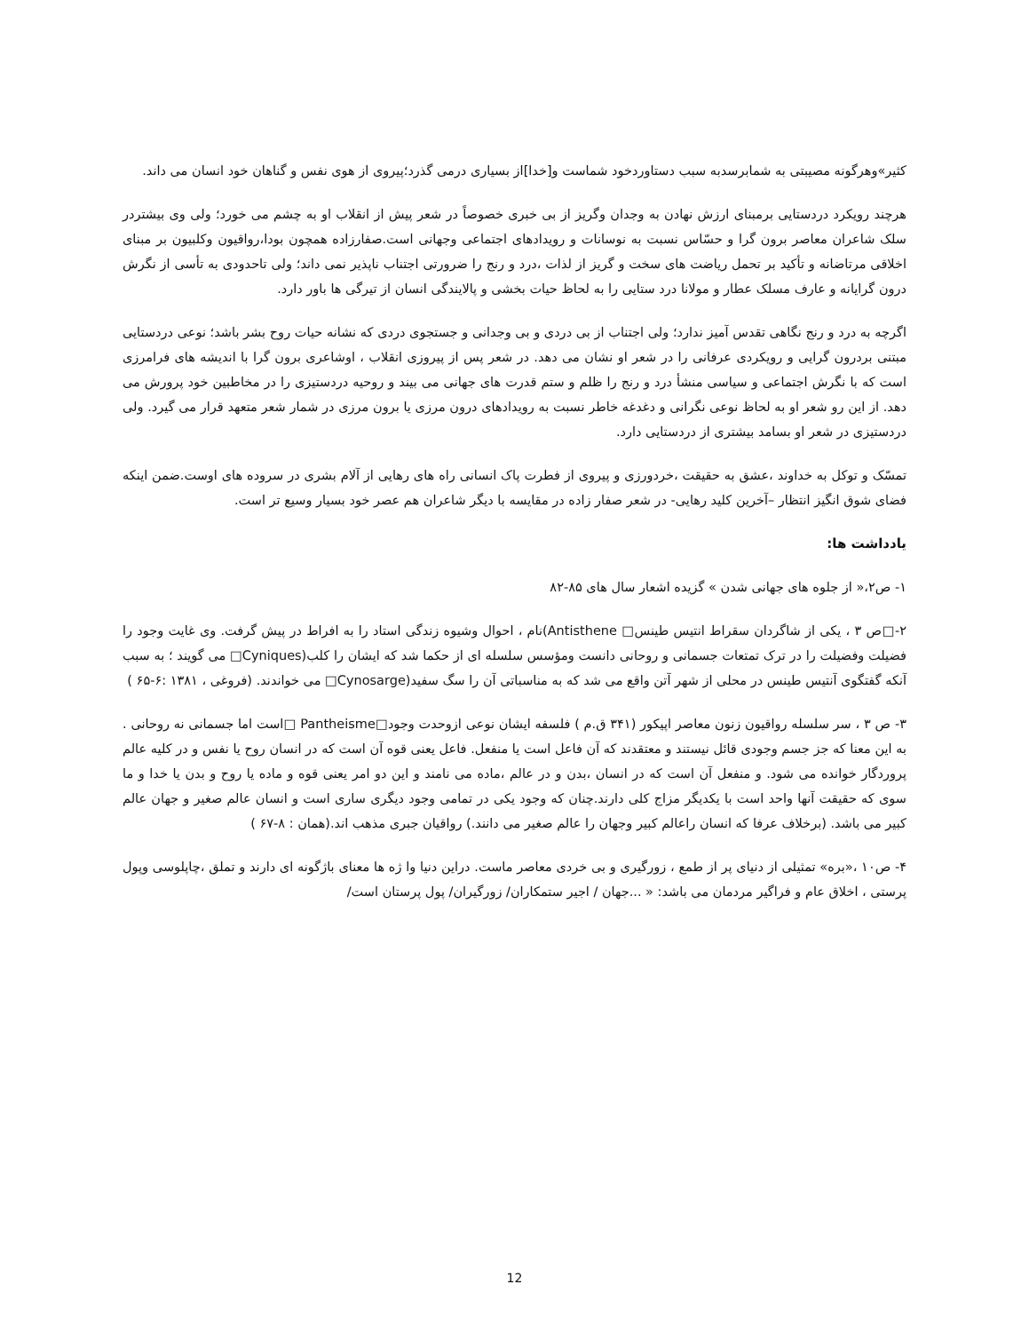کثیر»وهرگونه مصیبتی به شمابرسدبه سبب دستاوردخود شماست و[خدا]از بسیاری درمی گذرد؛پیروی از هوی نفس و گناهان خود انسان می داند.
هرچند رویکرد دردستایی برمبنای ارزش نهادن به وجدان وگریز از بی خبری خصوصاً در شعر پیش از انقلاب او به چشم می خورد؛ ولی وی بیشتردر سلک شاعران معاصر برون گرا و حسّاس نسبت به نوسانات و رویدادهای اجتماعی وجهانی است.صفارزاده همچون بودا،رواقیون وکلبیون بر مبنای اخلاقی مرتاضانه و تأکید بر تحمل ریاضت های سخت و گریز از لذات ،درد و رنج را ضرورتی اجتناب ناپذیر نمی داند؛ ولی تاحدودی به تأسی از نگرش درون گرایانه و عارف مسلک عطار و مولانا درد ستایی را به لحاظ حیات بخشی و پالایندگی انسان از تیرگی ها باور دارد.
اگرچه به درد و رنج نگاهی تقدس آمیز ندارد؛ ولی اجتناب از بی دردی و بی وجدانی و جستجوی دردی که نشانه حیات روح بشر باشد؛ نوعی دردستایی مبتنی بردرون گرایی و رویکردی عرفانی را در شعر او نشان می دهد. در شعر پس از پیروزی انقلاب ، اوشاعری برون گرا با اندیشه های فرامرزی است که با نگرش اجتماعی و سیاسی منشأ درد و رنج را ظلم و ستم قدرت های جهانی می بیند و روحیه دردستیزی را در مخاطبین خود پرورش می دهد. از این رو شعر او به لحاظ نوعی نگرانی و دغدغه خاطر نسبت به رویدادهای درون مرزی یا برون مرزی در شمار شعر متعهد قرار می گیرد. ولی دردستیزی در شعر او بسامد بیشتری از دردستایی دارد.
تمسّک و توکل به خداوند ،عشق به حقیقت ،خردورزی و پیروی از فطرت پاک انسانی راه های رهایی از آلام بشری در سروده های اوست.ضمن اینکه فضای شوق انگیز انتظار –آخرین کلید رهایی- در شعر صفار زاده در مقایسه با دیگر شاعران هم عصر خود بسیار وسیع تر است.
یادداشت ها:
۱- ص۲،« از جلوه های جهانی شدن » گزیده اشعار سال های ۸۵-۸۲
۲-□ص ۳ ، یکی از شاگردان سقراط انتیس طینس□ Antisthene)نام ، احوال وشیوه زندگی استاد را به افراط در پیش گرفت. وی غایت وجود را فضیلت وفضیلت را در ترک تمتعات جسمانی و روحانی دانست ومؤسس سلسله ای از حکما شد که ایشان را کلب(Cyniques□ می گویند ؛ به سبب آنکه گفتگوی آنتیس طینس در محلی از شهر آتن واقع می شد که به مناسباتی آن را سگ سفید(Cynosarge□ می خواندند. (فروغی ، ۱۳۸۱ :۶-۶۵ )
۳- ص ۳ ، سر سلسله رواقیون زنون معاصر اپیکور (۳۴۱ ق.م ) فلسفه ایشان نوعی ازوحدت وجود□Pantheisme □است اما جسمانی نه روحانی . به این معنا که جز جسم وجودی قائل نیستند و معتقدند که آن فاعل است یا منفعل. فاعل یعنی قوه آن است که در انسان روح یا نفس و در کلیه عالم پروردگار خوانده می شود. و منفعل آن است که در انسان ،بدن و در عالم ،ماده می نامند و این دو امر یعنی قوه و ماده یا روح و بدن یا خدا و ما سوی که حقیقت آنها واحد است با یکدیگر مزاج کلی دارند.چنان که وجود یکی در تمامی وجود دیگری ساری است و انسان عالم صغیر و جهان عالم کبیر می باشد. (برخلاف عرفا که انسان راعالم کبیر وجهان را عالم صغیر می دانند.) رواقیان جبری مذهب اند.(همان : ۸-۶۷ )
۴- ص۱۰ ،«بره» تمثیلی از دنیای پر از طمع ، زورگیری و بی خردی معاصر ماست. دراین دنیا وا ژه ها معنای باژگونه ای دارند و تملق ،چاپلوسی وپول پرستی ، اخلاق عام و فراگیر مردمان می باشد: « ...جهان / اجیر ستمکاران/ زورگیران/ پول پرستان است/
12